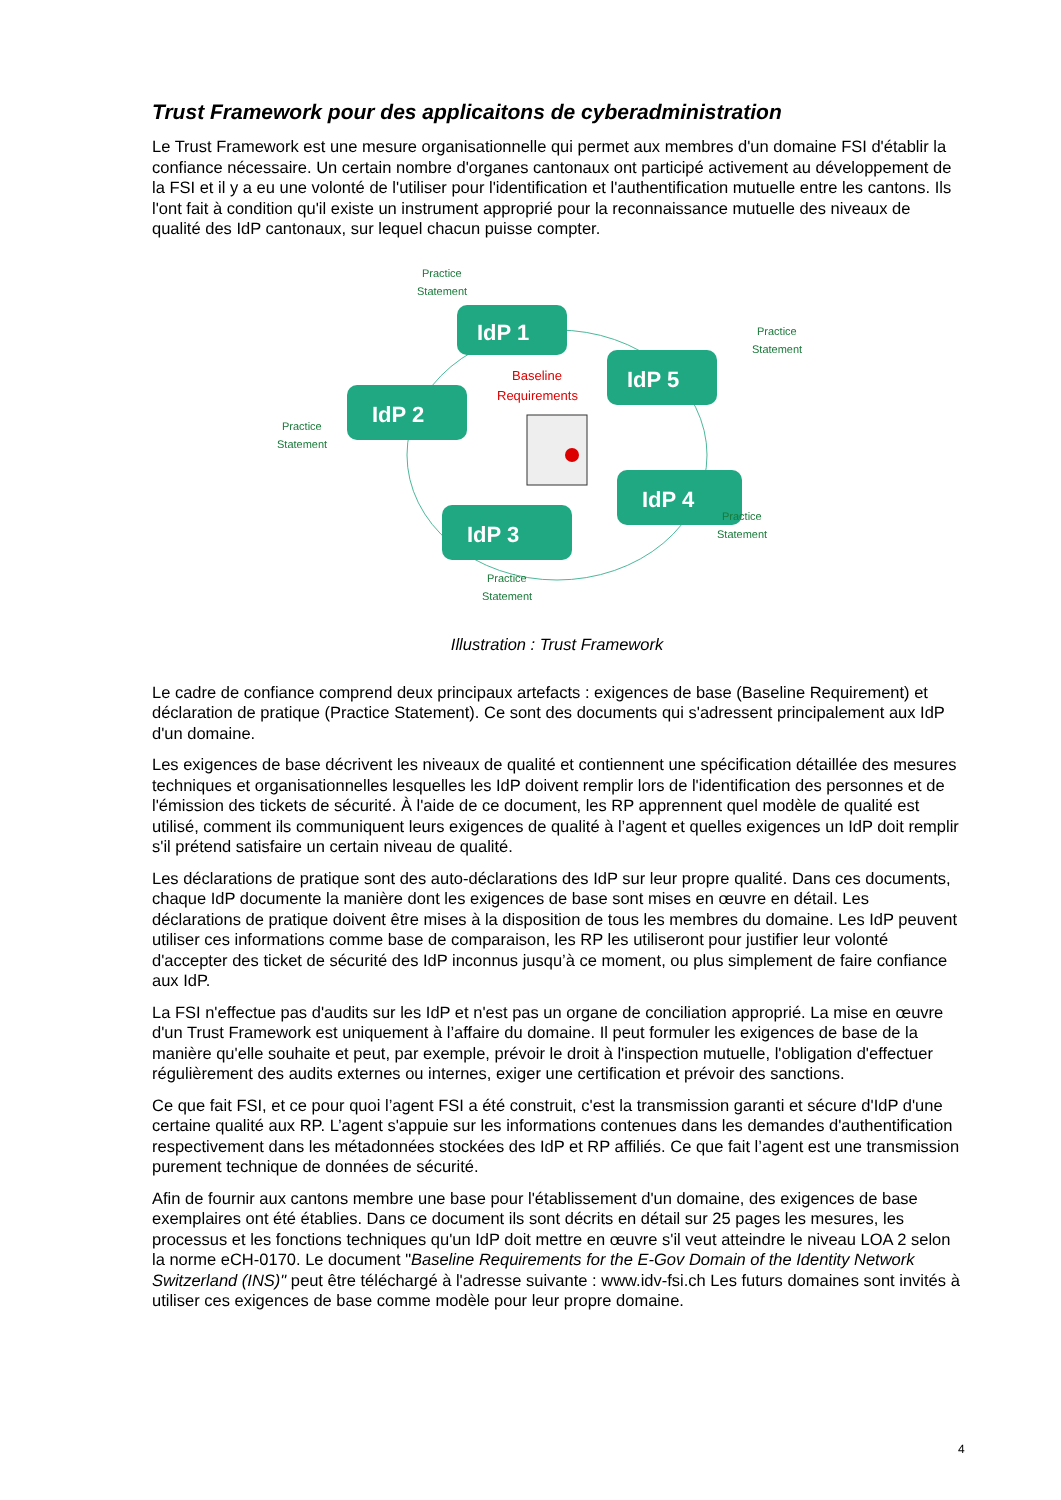Trust Framework pour des applicaitons de cyberadministration
Le Trust Framework est une mesure organisationnelle qui permet aux membres d'un domaine FSI d'établir la confiance nécessaire. Un certain nombre d'organes cantonaux ont participé activement au développement de la FSI et il y a eu une volonté de l'utiliser pour l'identification et l'authentification mutuelle entre les cantons. Ils l'ont fait à condition qu'il existe un instrument approprié pour la reconnaissance mutuelle des niveaux de qualité des IdP cantonaux, sur lequel chacun puisse compter.
IdP 1
IdP 2
IdP 3
IdP 4
IdP 5
Baseline
Requirements
Practice
Statement
Practice
Statement
Practice
Statement
Practice
Statement
Practice
Statement
Illustration : Trust Framework
Le cadre de confiance comprend deux principaux artefacts : exigences de base (Baseline Requirement) et déclaration de pratique (Practice Statement). Ce sont des documents qui s'adressent principalement aux IdP d'un domaine.
Les exigences de base décrivent les niveaux de qualité et contiennent une spécification détaillée des mesures techniques et organisationnelles lesquelles les IdP doivent remplir lors de l'identification des personnes et de l'émission des tickets de sécurité. À l'aide de ce document, les RP apprennent quel modèle de qualité est utilisé, comment ils communiquent leurs exigences de qualité à l’agent et quelles exigences un IdP doit remplir s'il prétend satisfaire un certain niveau de qualité.
Les déclarations de pratique sont des auto-déclarations des IdP sur leur propre qualité. Dans ces documents, chaque IdP documente la manière dont les exigences de base sont mises en œuvre en détail. Les déclarations de pratique doivent être mises à la disposition de tous les membres du domaine. Les IdP peuvent utiliser ces informations comme base de comparaison, les RP les utiliseront pour justifier leur volonté d'accepter des ticket de sécurité des IdP inconnus jusqu’à ce moment, ou plus simplement de faire confiance aux IdP.
La FSI n'effectue pas d'audits sur les IdP et n'est pas un organe de conciliation approprié. La mise en œuvre d'un Trust Framework est uniquement à l’affaire du domaine. Il peut formuler les exigences de base de la manière qu'elle souhaite et peut, par exemple, prévoir le droit à l'inspection mutuelle, l'obligation d'effectuer régulièrement des audits externes ou internes, exiger une certification et prévoir des sanctions.
Ce que fait FSI, et ce pour quoi l’agent FSI a été construit, c'est la transmission garanti et sécure d'IdP d'une certaine qualité aux RP. L’agent s'appuie sur les informations contenues dans les demandes d'authentification respectivement dans les métadonnées stockées des IdP et RP affiliés. Ce que fait l’agent est une transmission purement technique de données de sécurité.
Afin de fournir aux cantons membre une base pour l'établissement d'un domaine, des exigences de base exemplaires ont été établies. Dans ce document ils sont décrits en détail sur 25 pages les mesures, les processus et les fonctions techniques qu'un IdP doit mettre en œuvre s'il veut atteindre le niveau LOA 2 selon la norme eCH-0170. Le document "Baseline Requirements for the E-Gov Domain of the Identity Network Switzerland (INS)" peut être téléchargé à l'adresse suivante : www.idv-fsi.ch Les futurs domaines sont invités à utiliser ces exigences de base comme modèle pour leur propre domaine.
4